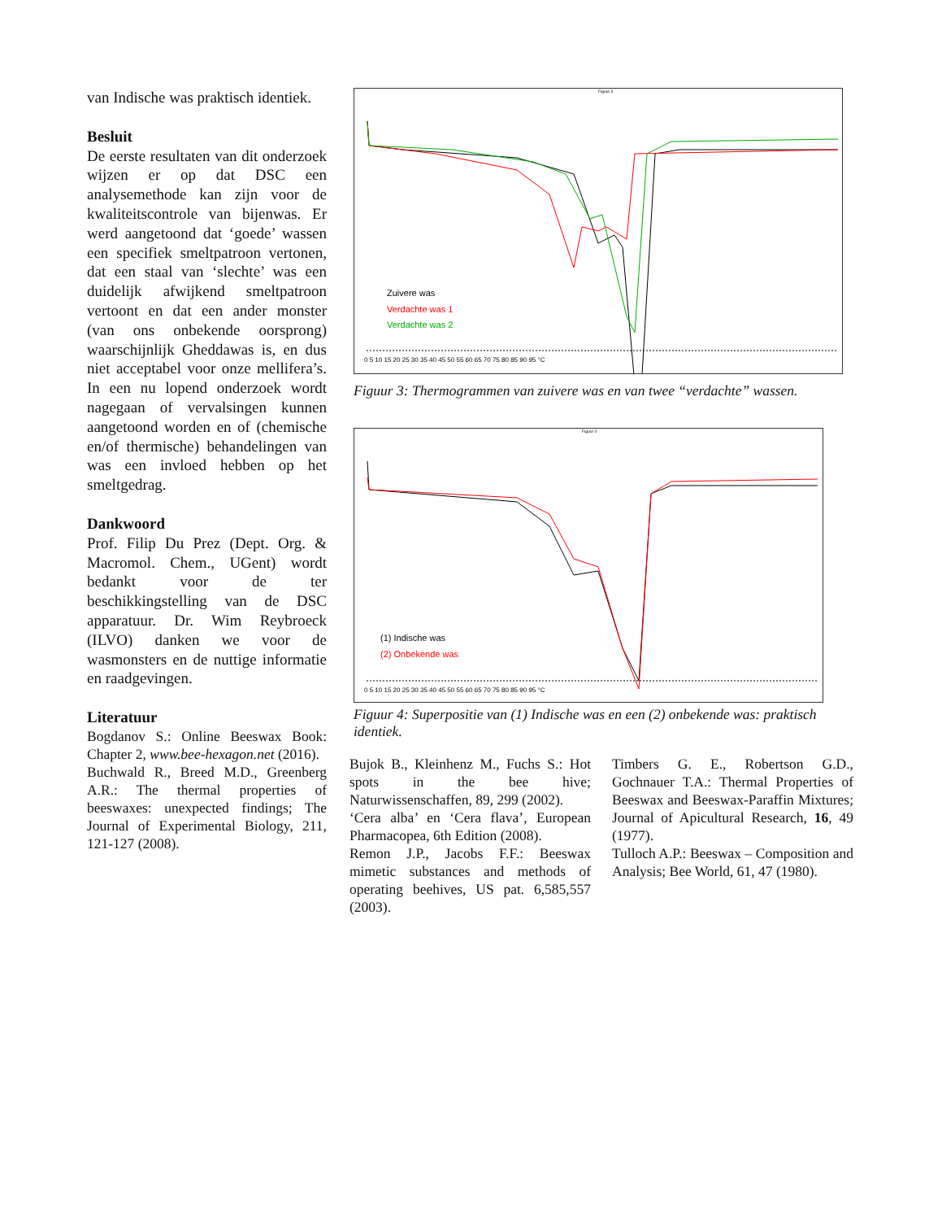van Indische was praktisch identiek.
Besluit
De eerste resultaten van dit onderzoek wijzen er op dat DSC een analysemethode kan zijn voor de kwaliteitscontrole van bijenwas. Er werd aangetoond dat ‘goede’ wassen een specifiek smeltpatroon vertonen, dat een staal van ‘slechte’ was een duidelijk afwijkend smeltpatroon vertoont en dat een ander monster (van ons onbekende oorsprong) waarschijnlijk Gheddawas is, en dus niet acceptabel voor onze mellifera’s. In een nu lopend onderzoek wordt nagegaan of vervalsingen kunnen aangetoond worden en of (chemische en/of thermische) behandelingen van was een invloed hebben op het smeltgedrag.
Dankwoord
Prof. Filip Du Prez (Dept. Org. & Macromol. Chem., UGent) wordt bedankt voor de ter beschikkingstelling van de DSC apparatuur. Dr. Wim Reybroeck (ILVO) danken we voor de wasmonsters en de nuttige informatie en raadgevingen.
Literatuur
Bogdanov S.: Online Beeswax Book: Chapter 2, www.bee-hexagon.net (2016).
Buchwald R., Breed M.D., Greenberg A.R.: The thermal properties of beeswaxes: unexpected findings; The Journal of Experimental Biology, 211, 121-127 (2008).
Figuur 3
Zuivere was
Verdachte was 1
Verdachte was 2
0 5 10 15 20 25 30 35 40 45 50 55 60 65 70 75 80 85 90 95 °C
Figuur 3: Thermogrammen van zuivere was en van twee “verdachte” wassen.
Figuur 4
(1) Indische was
(2) Onbekende was
0 5 10 15 20 25 30 35 40 45 50 55 60 65 70 75 80 85 90 95 °C
Figuur 4: Superpositie van (1) Indische was en een (2) onbekende was: praktisch identiek.
Bujok B., Kleinhenz M., Fuchs S.: Hot spots in the bee hive; Naturwissenschaffen, 89, 299 (2002).
‘Cera alba’ en ‘Cera flava’, European Pharmacopea, 6th Edition (2008).
Remon J.P., Jacobs F.F.: Beeswax mimetic substances and methods of operating beehives, US pat. 6,585,557 (2003).
Timbers G. E., Robertson G.D., Gochnauer T.A.: Thermal Properties of Beeswax and Beeswax-Paraffin Mixtures; Journal of Apicultural Research, 16, 49 (1977).
Tulloch A.P.: Beeswax – Composition and Analysis; Bee World, 61, 47 (1980).